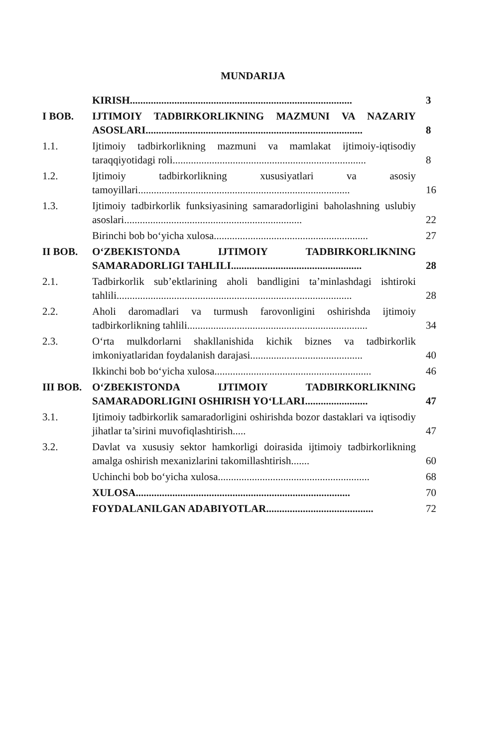MUNDARIJA
| | KIRISH..................................................................................... | 3 |
| I BOB. | IJTIMOIY TADBIRKORLIKNING MAZMUNI VA NAZARIY ASOSLARI................................................................................... | 8 |
| 1.1. | Ijtimoiy tadbirkorlikning mazmuni va mamlakat ijtimoiy-iqtisodiy taraqqiyotidagi roli.......................................................................... | 8 |
| 1.2. | Ijtimoiy tadbirkorlikning xususiyatlari va asosiy tamoyillari................................................................................. | 16 |
| 1.3. | Ijtimoiy tadbirkorlik funksiyasining samaradorligini baholashning uslubiy asoslari.................................................................... | 22 |
| | Birinchi bob bo‘yicha xulosa........................................................... | 27 |
| II BOB. | O‘ZBEKISTONDA IJTIMOIY TADBIRKORLIKNING SAMARADORLIGI TAHLILI.................................................. | 28 |
| 2.1. | Tadbirkorlik sub’ektlarining aholi bandligini ta’minlashdagi ishtiroki tahlili.......................................................................................... | 28 |
| 2.2. | Aholi daromadlari va turmush farovonligini oshirishda ijtimoiy tadbirkorlikning tahlili..................................................................... | 34 |
| 2.3. | O‘rta mulkdorlarni shakllanishida kichik biznes va tadbirkorlik imkoniyatlaridan foydalanish darajasi........................................... | 40 |
| | Ikkinchi bob bo‘yicha xulosa............................................................ | 46 |
| III BOB. | O‘ZBEKISTONDA IJTIMOIY TADBIRKORLIKNING SAMARADORLIGINI OSHIRISH YO‘LLARI........................ | 47 |
| 3.1. | Ijtimoiy tadbirkorlik samaradorligini oshirishda bozor dastaklari va iqtisodiy jihatlar ta’sirini muvofiqlashtirish..... | 47 |
| 3.2. | Davlat va xususiy sektor hamkorligi doirasida ijtimoiy tadbirkorlikning amalga oshirish mexanizlarini takomillashtirish....... | 60 |
| | Uchinchi bob bo‘yicha xulosa.......................................................... | 68 |
| | XULOSA.................................................................................. | 70 |
| | FOYDALANILGAN ADABIYOTLAR......................................... | 72 |